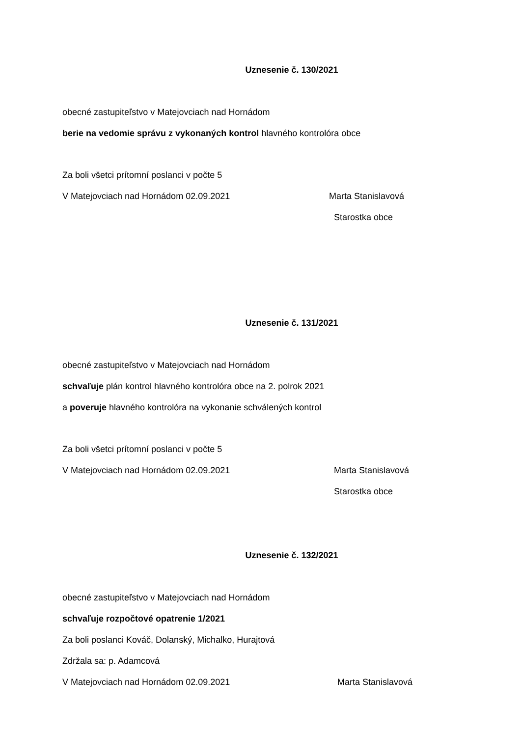Uznesenie č. 130/2021
obecné zastupiteľstvo v Matejovciach nad Hornádom
berie na vedomie správu z vykonaných kontrol hlavného kontrolóra obce
Za boli všetci prítomní poslanci v počte 5
V Matejovciach nad Hornádom 02.09.2021 Marta Stanislavová
Starostka obce
Uznesenie č. 131/2021
obecné zastupiteľstvo v Matejovciach nad Hornádom
schvaľuje plán kontrol hlavného kontrolóra obce na 2. polrok 2021
a poveruje hlavného kontrolóra na vykonanie schválených kontrol
Za boli všetci prítomní poslanci v počte 5
V Matejovciach nad Hornádom 02.09.2021 Marta Stanislavová
Starostka obce
Uznesenie č. 132/2021
obecné zastupiteľstvo v Matejovciach nad Hornádom
schvaľuje rozpočtové opatrenie 1/2021
Za boli poslanci Kováč, Dolanský, Michalko, Hurajtová
Zdržala sa: p. Adamcová
V Matejovciach nad Hornádom 02.09.2021 Marta Stanislavová